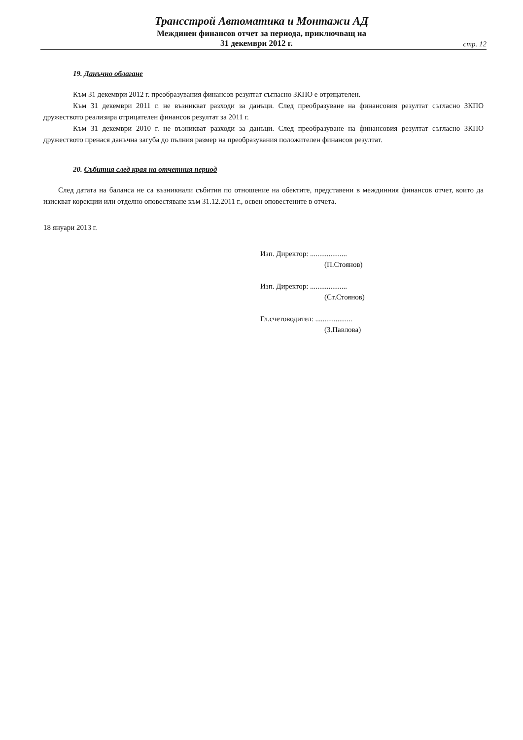Трансстрой Автоматика и Монтажи АД
Междинен финансов отчет за периода, приключващ на
31 декември 2012 г. стр. 12
19. Данъчно облагане
Към 31 декември 2012 г. преобразувания финансов резултат съгласно ЗКПО е отрицателен.
Към 31 декември 2011 г. не възникват разходи за данъци. След преобразуване на финансовия резултат съгласно ЗКПО дружеството реализира отрицателен финансов резултат за 2011 г.
Към 31 декември 2010 г. не възникват разходи за данъци. След преобразуване на финансовия резултат съгласно ЗКПО дружеството пренася данъчна загуба до пълния размер на преобразувания положителен финансов резултат.
20. Събития след края на отчетния период
След датата на баланса не са възникнали събития по отношение на обектите, представени в междинния финансов отчет, които да изискват корекции или отделно оповестяване към 31.12.2011 г., освен оповестените в отчета.
18 януари 2013 г.
Изп. Директор: ....................
(П.Стоянов)
Изп. Директор: ....................
(Ст.Стоянов)
Гл.счетоводител: ....................
(З.Павлова)